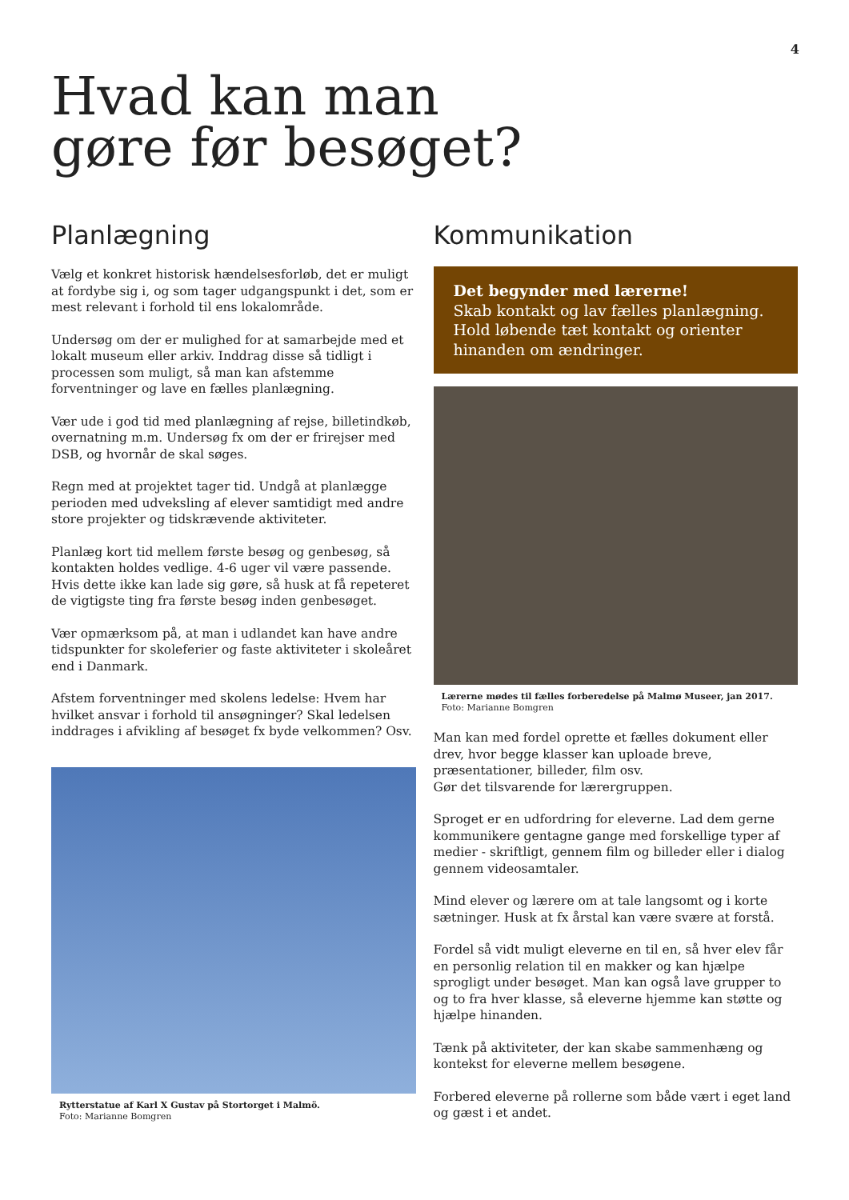4
Hvad kan man
gøre før besøget?
Planlægning
Vælg et konkret historisk hændelsesforløb, det er muligt at fordybe sig i, og som tager udgangspunkt i det, som er mest relevant i forhold til ens lokalområde.
Undersøg om der er mulighed for at samarbejde med et lokalt museum eller arkiv. Inddrag disse så tidligt i processen som muligt, så man kan afstemme forventninger og lave en fælles planlægning.
Vær ude i god tid med planlægning af rejse, billetindkøb, overnatning m.m. Undersøg fx om der er frirejser med DSB, og hvornår de skal søges.
Regn med at projektet tager tid. Undgå at planlægge perioden med udveksling af elever samtidigt med andre store projekter og tidskrævende aktiviteter.
Planlæg kort tid mellem første besøg og genbesøg, så kontakten holdes vedlige. 4-6 uger vil være passende. Hvis dette ikke kan lade sig gøre, så husk at få repeteret de vigtigste ting fra første besøg inden genbesøget.
Vær opmærksom på, at man i udlandet kan have andre tidspunkter for skoleferier og faste aktiviteter i skoleåret end i Danmark.
Afstem forventninger med skolens ledelse: Hvem har hvilket ansvar i forhold til ansøgninger? Skal ledelsen inddrages i afvikling af besøget fx byde velkommen? Osv.
Rytterstatue af Karl X Gustav på Stortorget i Malmö.
Foto: Marianne Bomgren
Kommunikation
Det begynder med lærerne!
Skab kontakt og lav fælles planlægning. Hold løbende tæt kontakt og orienter hinanden om ændringer.
Lærerne mødes til fælles forberedelse på Malmø Museer, jan 2017. Foto: Marianne Bomgren
Man kan med fordel oprette et fælles dokument eller drev, hvor begge klasser kan uploade breve, præsentationer, billeder, film osv.
Gør det tilsvarende for lærergruppen.
Sproget er en udfordring for eleverne. Lad dem gerne kommunikere gentagne gange med forskellige typer af medier - skriftligt, gennem film og billeder eller i dialog gennem videosamtaler.
Mind elever og lærere om at tale langsomt og i korte sætninger. Husk at fx årstal kan være svære at forstå.
Fordel så vidt muligt eleverne en til en, så hver elev får en personlig relation til en makker og kan hjælpe sprogligt under besøget. Man kan også lave grupper to og to fra hver klasse, så eleverne hjemme kan støtte og hjælpe hinanden.
Tænk på aktiviteter, der kan skabe sammenhæng og kontekst for eleverne mellem besøgene.
Forbered eleverne på rollerne som både vært i eget land og gæst i et andet.